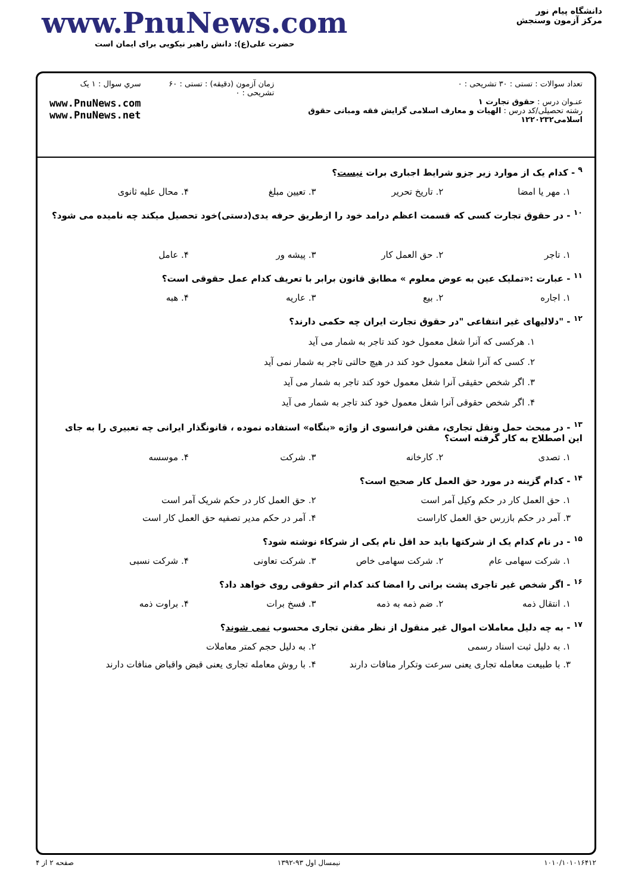دانشگاه پیام نور
مرکز آزمون وسنجش
www.PnuNews.com
حضرت علی(ع): دانش راهبر نیکویی برای ایمان است
تعداد سوالات : تستی : ۳۰ تشریحی : ۰
عنـوان درس : حقوق تجارت ۱
رشته تحصیلی/کد درس : الهیات و معارف اسلامی گرایش فقه ومبانی حقوق اسلامی۱۲۲۰۲۳۲
زمان آزمون (دقیقه) : تستی : ۶۰ تشریحی : ۰
سري سوال : ۱ يک
www.PnuNews.com
www.PnuNews.net
<sup>۹</sup> - کدام یک از موارد زیر جزو شرایط اجباری برات نیست؟
۱. مهر یا امضا ۲. تاریخ تحریر ۳. تعیین مبلغ ۴. محال علیه ثانوی
<sup>۱۰</sup> - در حقوق تجارت کسی که قسمت اعظم درامد خود را ازطریق حرفه یدی(دستی)خود تحصیل میکند چه نامیده می شود؟
۱. تاجر ۲. حق العمل کار ۳. پیشه ور ۴. عامل
<sup>۱۱</sup> - عبارت :«تملیک عین به عوض معلوم » مطابق قانون برابر با تعریف کدام عمل حقوقی است؟
۱. اجاره ۲. بیع ۳. عاریه ۴. هبه
<sup>۱۲</sup> - "دلالیهای غیر انتفاعی "در حقوق تجارت ایران چه حکمی دارند؟
۱. هرکسی که آنرا شغل معمول خود کند تاجر به شمار می آید
۲. کسی که آنرا شغل معمول خود کند در هیچ حالتی تاجر به شمار نمی آید
۳. اگر شخص حقیقی آنرا شغل معمول خود کند تاجر به شمار می آید
۴. اگر شخص حقوقی آنرا شغل معمول خود کند تاجر به شمار می آید
<sup>۱۳</sup> - در مبحث حمل ونقل تجاری، مقنن فرانسوی از واژه «بنگاه» استفاده نموده ، قانونگذار ایرانی چه تعبیری را به جای این اصطلاح به کار گرفته است؟
۱. تصدی ۲. کارخانه ۳. شرکت ۴. موسسه
<sup>۱۴</sup> - کدام گزینه در مورد حق العمل کار صحیح است؟
۱. حق العمل کار در حکم وکیل آمر است
۲. حق العمل کار در حکم شریک آمر است
۳. آمر در حکم بازرس حق العمل کاراست
۴. آمر در حکم مدیر تصفیه حق العمل کار است
<sup>۱۵</sup> - در نام کدام یک از شرکتها باید حد اقل نام یکی از شرکاء نوشته شود؟
۱. شرکت سهامی عام ۲. شرکت سهامی خاص ۳. شرکت تعاونی ۴. شرکت نسبی
<sup>۱۶</sup> - اگر شخص غیر تاجری پشت براتی را امضا کند کدام اثر حقوقی روی خواهد داد؟
۱. انتقال ذمه ۲. ضم ذمه به ذمه ۳. فسخ برات ۴. براوت ذمه
<sup>۱۷</sup> - به چه دلیل معاملات اموال غیر منقول از نظر مقنن تجاری محسوب نمی شوند؟
۱. به دلیل ثبت اسناد رسمی ۲. به دلیل حجم کمتر معاملات
۳. با طبیعت معامله تجاری یعنی سرعت وتکرار منافات دارند
۴. با روش معامله تجاری یعنی قبض واقباض منافات دارند
۱۰۱۰/۱۰۱۰۱۶۴۱۲ نیمسال اول ۹۳-۱۳۹۲ صفحه ۲ از ۴